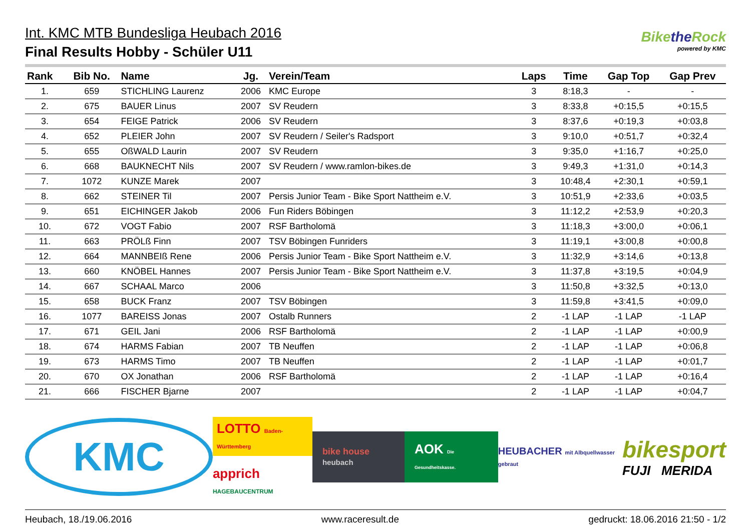Int. KMC MTB Bundesliga Heubach 2016
Final Results Hobby - Schüler U11
Bikethe Rock
powered by KMC
| Rank | Bib No. | Name | Jg. | Verein/Team | Laps | Time | Gap Top | Gap Prev |
| --- | --- | --- | --- | --- | --- | --- | --- | --- |
| 1. | 659 | STICHLING Laurenz | 2006 | KMC Europe | 3 | 8:18,3 | - | - |
| 2. | 675 | BAUER Linus | 2007 | SV Reudern | 3 | 8:33,8 | +0:15,5 | +0:15,5 |
| 3. | 654 | FEIGE Patrick | 2006 | SV Reudern | 3 | 8:37,6 | +0:19,3 | +0:03,8 |
| 4. | 652 | PLEIER John | 2007 | SV Reudern / Seiler's Radsport | 3 | 9:10,0 | +0:51,7 | +0:32,4 |
| 5. | 655 | OßWALD Laurin | 2007 | SV Reudern | 3 | 9:35,0 | +1:16,7 | +0:25,0 |
| 6. | 668 | BAUKNECHT Nils | 2007 | SV Reudern / www.ramlon-bikes.de | 3 | 9:49,3 | +1:31,0 | +0:14,3 |
| 7. | 1072 | KUNZE Marek | 2007 | | 3 | 10:48,4 | +2:30,1 | +0:59,1 |
| 8. | 662 | STEINER Til | 2007 | Persis Junior Team - Bike Sport Nattheim e.V. | 3 | 10:51,9 | +2:33,6 | +0:03,5 |
| 9. | 651 | EICHINGER Jakob | 2006 | Fun Riders Böbingen | 3 | 11:12,2 | +2:53,9 | +0:20,3 |
| 10. | 672 | VOGT Fabio | 2007 | RSF Bartholomä | 3 | 11:18,3 | +3:00,0 | +0:06,1 |
| 11. | 663 | PRÖLß Finn | 2007 | TSV Böbingen Funriders | 3 | 11:19,1 | +3:00,8 | +0:00,8 |
| 12. | 664 | MANNBEIß Rene | 2006 | Persis Junior Team - Bike Sport Nattheim e.V. | 3 | 11:32,9 | +3:14,6 | +0:13,8 |
| 13. | 660 | KNÖBEL Hannes | 2007 | Persis Junior Team - Bike Sport Nattheim e.V. | 3 | 11:37,8 | +3:19,5 | +0:04,9 |
| 14. | 667 | SCHAAL Marco | 2006 | | 3 | 11:50,8 | +3:32,5 | +0:13,0 |
| 15. | 658 | BUCK Franz | 2007 | TSV Böbingen | 3 | 11:59,8 | +3:41,5 | +0:09,0 |
| 16. | 1077 | BAREISS Jonas | 2007 | Ostalb Runners | 2 | -1 LAP | -1 LAP | -1 LAP |
| 17. | 671 | GEIL Jani | 2006 | RSF Bartholomä | 2 | -1 LAP | -1 LAP | +0:00,9 |
| 18. | 674 | HARMS Fabian | 2007 | TB Neuffen | 2 | -1 LAP | -1 LAP | +0:06,8 |
| 19. | 673 | HARMS Timo | 2007 | TB Neuffen | 2 | -1 LAP | -1 LAP | +0:01,7 |
| 20. | 670 | OX Jonathan | 2006 | RSF Bartholomä | 2 | -1 LAP | -1 LAP | +0:16,4 |
| 21. | 666 | FISCHER Bjarne | 2007 | | 2 | -1 LAP | -1 LAP | +0:04,7 |
KMC
LOTTO Baden-Württemberg
apprich HAGEBAUCENTRUM
bike house heubach
AOK Die Gesundheitskasse.
HEUBACHER mit Albquellwasser gebraut
bikesport
FUJI MERIDA
Heubach, 18./19.06.2016 www.raceresult.de gedruckt: 18.06.2016 21:50 - 1/2